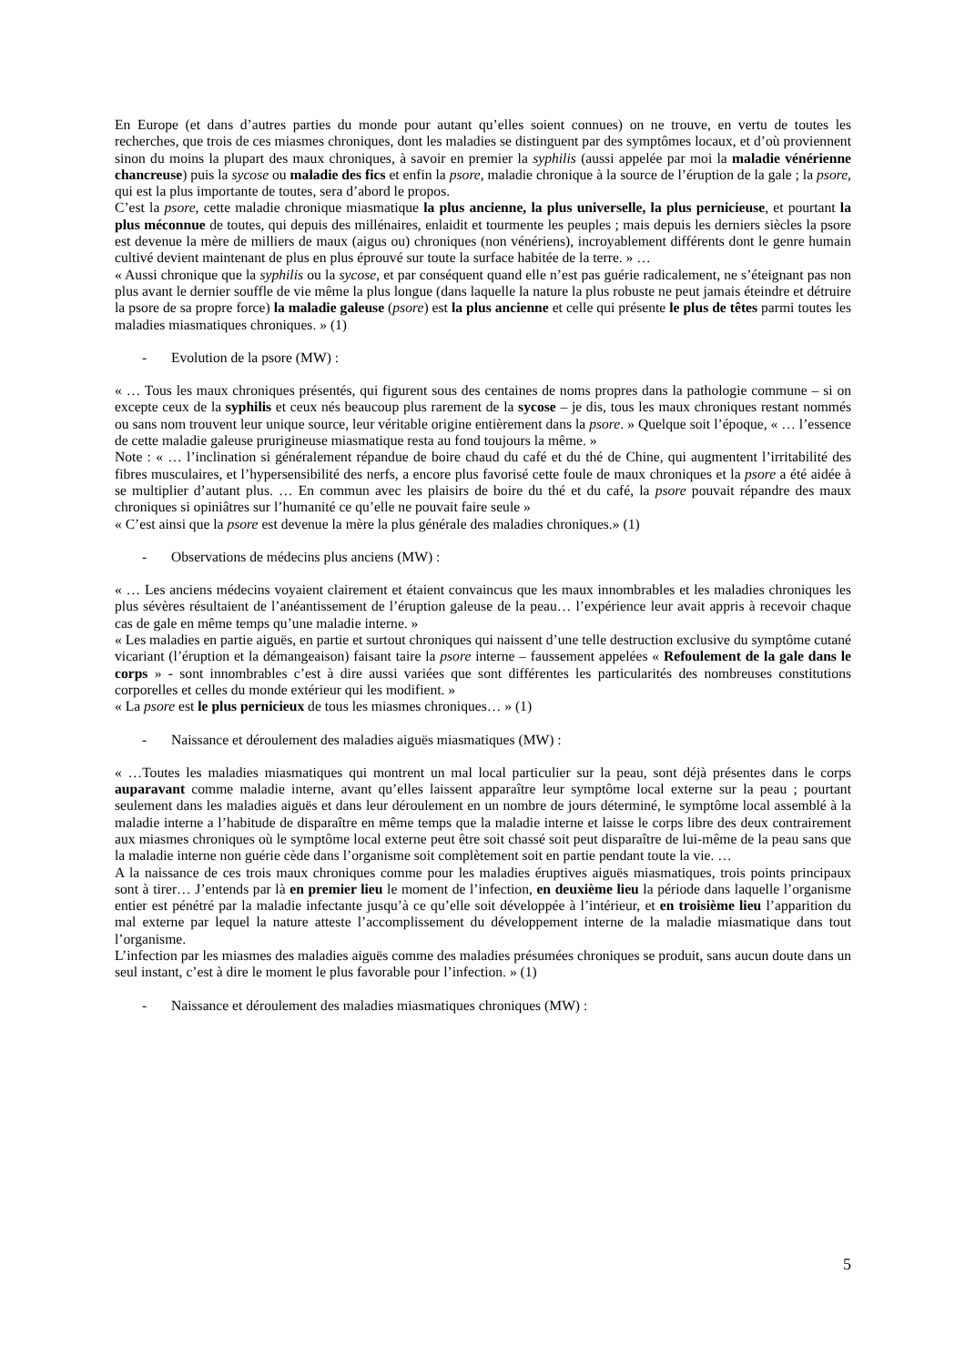En Europe (et dans d’autres parties du monde pour autant qu’elles soient connues) on ne trouve, en vertu de toutes les recherches, que trois de ces miasmes chroniques, dont les maladies se distinguent par des symptômes locaux, et d’où proviennent sinon du moins la plupart des maux chroniques, à savoir en premier la syphilis (aussi appelée par moi la maladie vénérienne chancreuse) puis la sycose ou maladie des fics et enfin la psore, maladie chronique à la source de l’éruption de la gale ; la psore, qui est la plus importante de toutes, sera d’abord le propos.
C’est la psore, cette maladie chronique miasmatique la plus ancienne, la plus universelle, la plus pernicieuse, et pourtant la plus méconnue de toutes, qui depuis des millénaires, enlaidit et tourmente les peuples ; mais depuis les derniers siècles la psore est devenue la mère de milliers de maux (aigus ou) chroniques (non vénériens), incroyablement différents dont le genre humain cultivé devient maintenant de plus en plus éprouvé sur toute la surface habitée de la terre. » …
« Aussi chronique que la syphilis ou la sycose, et par conséquent quand elle n’est pas guérie radicalement, ne s’éteignant pas non plus avant le dernier souffle de vie même la plus longue (dans laquelle la nature la plus robuste ne peut jamais éteindre et détruire la psore de sa propre force) la maladie galeuse (psore) est la plus ancienne et celle qui présente le plus de têtes parmi toutes les maladies miasmatiques chroniques. » (1)
- Evolution de la psore (MW) :
« … Tous les maux chroniques présentés, qui figurent sous des centaines de noms propres dans la pathologie commune – si on excepte ceux de la syphilis et ceux nés beaucoup plus rarement de la sycose – je dis, tous les maux chroniques restant nommés ou sans nom trouvent leur unique source, leur véritable origine entièrement dans la psore. » Quelque soit l’époque, « … l’essence de cette maladie galeuse prurigineuse miasmatique resta au fond toujours la même. »
Note : « … l’inclination si généralement répandue de boire chaud du café et du thé de Chine, qui augmentent l’irritabilité des fibres musculaires, et l’hypersensibilité des nerfs, a encore plus favorisé cette foule de maux chroniques et la psore a été aidée à se multiplier d’autant plus. … En commun avec les plaisirs de boire du thé et du café, la psore pouvait répandre des maux chroniques si opiniâtres sur l’humanité ce qu’elle ne pouvait faire seule »
« C’est ainsi que la psore est devenue la mère la plus générale des maladies chroniques.» (1)
- Observations de médecins plus anciens (MW) :
« … Les anciens médecins voyaient clairement et étaient convaincus que les maux innombrables et les maladies chroniques les plus sévères résultaient de l’anéantissement de l’éruption galeuse de la peau… l’expérience leur avait appris à recevoir chaque cas de gale en même temps qu’une maladie interne. »
« Les maladies en partie aiguës, en partie et surtout chroniques qui naissent d’une telle destruction exclusive du symptôme cutané vicariant (l’éruption et la démangeaison) faisant taire la psore interne – faussement appelées « Refoulement de la gale dans le corps » - sont innombrables c’est à dire aussi variées que sont différentes les particularités des nombreuses constitutions corporelles et celles du monde extérieur qui les modifient. »
« La psore est le plus pernicieux de tous les miasmes chroniques… » (1)
- Naissance et déroulement des maladies aiguës miasmatiques (MW) :
« …Toutes les maladies miasmatiques qui montrent un mal local particulier sur la peau, sont déjà présentes dans le corps auparavant comme maladie interne, avant qu’elles laissent apparaître leur symptôme local externe sur la peau ; pourtant seulement dans les maladies aiguës et dans leur déroulement en un nombre de jours déterminé, le symptôme local assemblé à la maladie interne a l’habitude de disparaître en même temps que la maladie interne et laisse le corps libre des deux contrairement aux miasmes chroniques où le symptôme local externe peut être soit chassé soit peut disparaître de lui-même de la peau sans que la maladie interne non guérie cède dans l’organisme soit complètement soit en partie pendant toute la vie. …
A la naissance de ces trois maux chroniques comme pour les maladies éruptives aiguës miasmatiques, trois points principaux sont à tirer… J’entends par là en premier lieu le moment de l’infection, en deuxième lieu la période dans laquelle l’organisme entier est pénétré par la maladie infectante jusqu’à ce qu’elle soit développée à l’intérieur, et en troisième lieu l’apparition du mal externe par lequel la nature atteste l’accomplissement du développement interne de la maladie miasmatique dans tout l’organisme.
L’infection par les miasmes des maladies aiguës comme des maladies présumées chroniques se produit, sans aucun doute dans un seul instant, c’est à dire le moment le plus favorable pour l’infection. » (1)
- Naissance et déroulement des maladies miasmatiques chroniques (MW) :
5